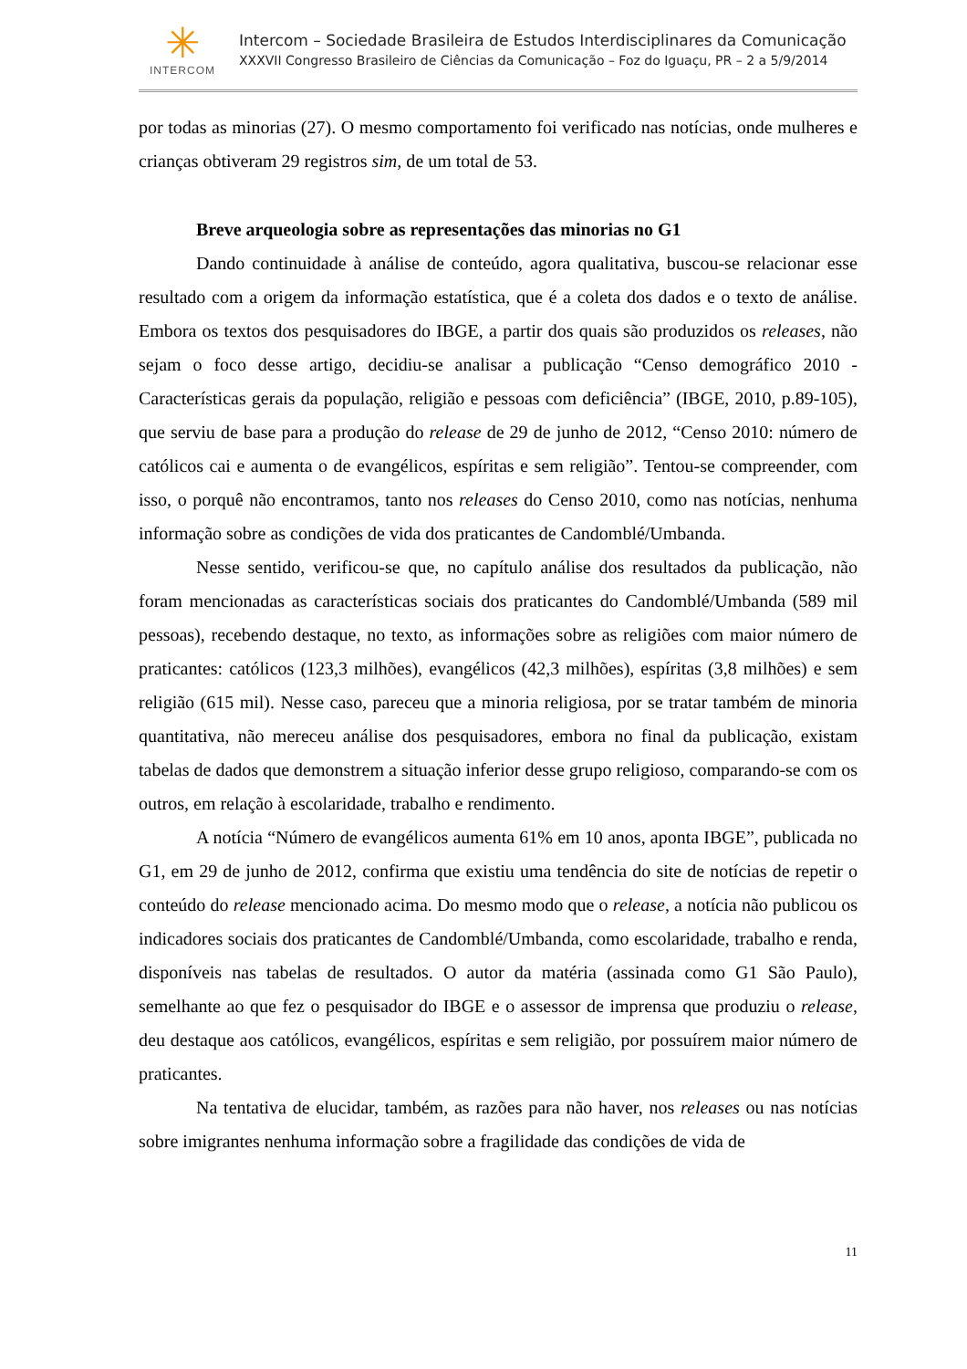✳
INTERCOM
Intercom – Sociedade Brasileira de Estudos Interdisciplinares da Comunicação
XXXVII Congresso Brasileiro de Ciências da Comunicação – Foz do Iguaçu, PR – 2 a 5/9/2014
por todas as minorias (27). O mesmo comportamento foi verificado nas notícias, onde mulheres e crianças obtiveram 29 registros sim, de um total de 53.
Breve arqueologia sobre as representações das minorias no G1
Dando continuidade à análise de conteúdo, agora qualitativa, buscou-se relacionar esse resultado com a origem da informação estatística, que é a coleta dos dados e o texto de análise. Embora os textos dos pesquisadores do IBGE, a partir dos quais são produzidos os releases, não sejam o foco desse artigo, decidiu-se analisar a publicação “Censo demográfico 2010 - Características gerais da população, religião e pessoas com deficiência” (IBGE, 2010, p.89-105), que serviu de base para a produção do release de 29 de junho de 2012, “Censo 2010: número de católicos cai e aumenta o de evangélicos, espíritas e sem religião”. Tentou-se compreender, com isso, o porquê não encontramos, tanto nos releases do Censo 2010, como nas notícias, nenhuma informação sobre as condições de vida dos praticantes de Candomblé/Umbanda.
Nesse sentido, verificou-se que, no capítulo análise dos resultados da publicação, não foram mencionadas as características sociais dos praticantes do Candomblé/Umbanda (589 mil pessoas), recebendo destaque, no texto, as informações sobre as religiões com maior número de praticantes: católicos (123,3 milhões), evangélicos (42,3 milhões), espíritas (3,8 milhões) e sem religião (615 mil). Nesse caso, pareceu que a minoria religiosa, por se tratar também de minoria quantitativa, não mereceu análise dos pesquisadores, embora no final da publicação, existam tabelas de dados que demonstrem a situação inferior desse grupo religioso, comparando-se com os outros, em relação à escolaridade, trabalho e rendimento.
A notícia “Número de evangélicos aumenta 61% em 10 anos, aponta IBGE”, publicada no G1, em 29 de junho de 2012, confirma que existiu uma tendência do site de notícias de repetir o conteúdo do release mencionado acima. Do mesmo modo que o release, a notícia não publicou os indicadores sociais dos praticantes de Candomblé/Umbanda, como escolaridade, trabalho e renda, disponíveis nas tabelas de resultados. O autor da matéria (assinada como G1 São Paulo), semelhante ao que fez o pesquisador do IBGE e o assessor de imprensa que produziu o release, deu destaque aos católicos, evangélicos, espíritas e sem religião, por possuírem maior número de praticantes.
Na tentativa de elucidar, também, as razões para não haver, nos releases ou nas notícias sobre imigrantes nenhuma informação sobre a fragilidade das condições de vida de
11